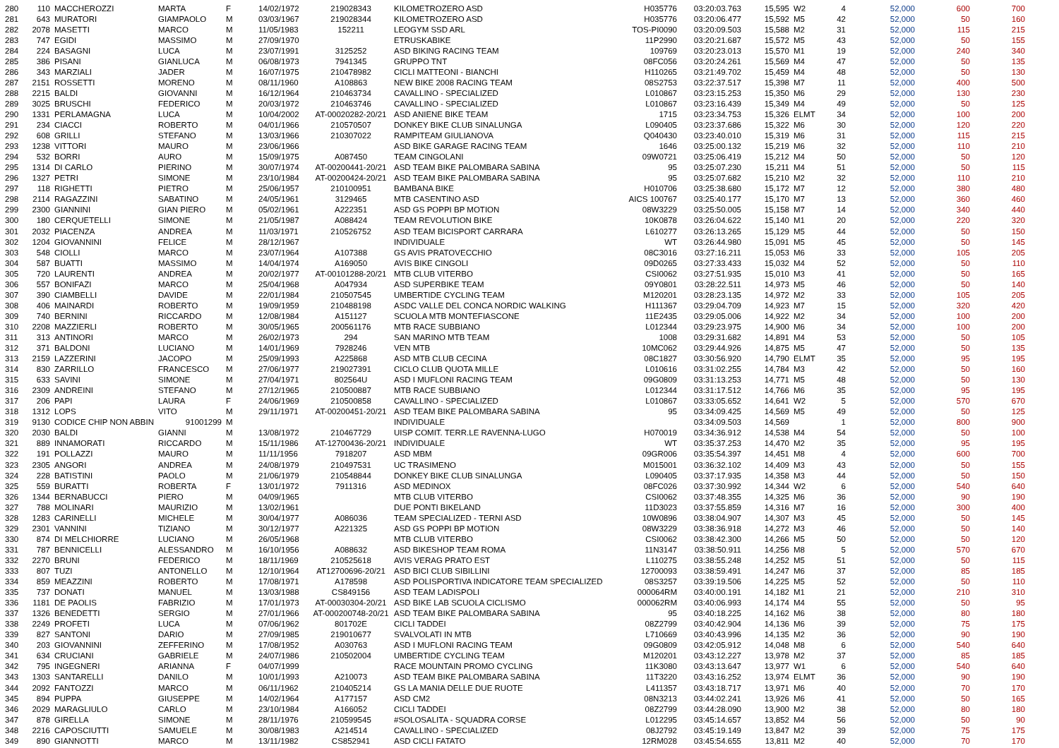| 280 | 110 | MACCHEROZZI | MARTA | F | 14/02/1972 | 219028343 | KILOMETROZERO ASD | H035776 | 03:20:03.763 | 15,595 | W2 | 4 | 52,000 | 600 | 700 |
| 281 | 643 | MURATORI | GIAMPAOLO | M | 03/03/1967 | 219028344 | KILOMETROZERO ASD | H035776 | 03:20:06.477 | 15,592 | M5 | 42 | 52,000 | 50 | 160 |
| 282 | 2078 | MASETTI | MARCO | M | 11/05/1983 | 152211 | LEOGYM SSD ARL | TOS-PI0090 | 03:20:09.503 | 15,588 | M2 | 31 | 52,000 | 115 | 215 |
| 283 | 747 | EGIDI | MASSIMO | M | 27/09/1970 | | ETRUSKABIKE | 11P2990 | 03:20:21.687 | 15,572 | M5 | 43 | 52,000 | 50 | 155 |
| 284 | 224 | BASAGNI | LUCA | M | 23/07/1991 | 3125252 | ASD BIKING RACING TEAM | 109769 | 03:20:23.013 | 15,570 | M1 | 19 | 52,000 | 240 | 340 |
| 285 | 386 | PISANI | GIANLUCA | M | 06/08/1973 | 7941345 | GRUPPO TNT | 08FC056 | 03:20:24.261 | 15,569 | M4 | 47 | 52,000 | 50 | 135 |
| 286 | 343 | MARZIALI | JADER | M | 16/07/1975 | 210478982 | CICLI MATTEONI - BIANCHI | H110265 | 03:21:49.702 | 15,459 | M4 | 48 | 52,000 | 50 | 130 |
| 287 | 2151 | ROSSETTI | MORENO | M | 08/11/1960 | A108863 | NEW BIKE 2008 RACING TEAM | 08S2753 | 03:22:37.517 | 15,398 | M7 | 11 | 52,000 | 400 | 500 |
| 288 | 2215 | BALDI | GIOVANNI | M | 16/12/1964 | 210463734 | CAVALLINO - SPECIALIZED | L010867 | 03:23:15.253 | 15,350 | M6 | 29 | 52,000 | 130 | 230 |
| 289 | 3025 | BRUSCHI | FEDERICO | M | 20/03/1972 | 210463746 | CAVALLINO - SPECIALIZED | L010867 | 03:23:16.439 | 15,349 | M4 | 49 | 52,000 | 50 | 125 |
| 290 | 1331 | PERLAMAGNA | LUCA | M | 10/04/2002 | AT-00020282-20/21 | ASD ANIENE BIKE TEAM | 1715 | 03:23:34.753 | 15,326 | ELMT | 34 | 52,000 | 100 | 200 |
| 291 | 234 | CIACCI | ROBERTO | M | 04/01/1966 | 210570507 | DONKEY BIKE CLUB SINALUNGA | L090405 | 03:23:37.686 | 15,322 | M6 | 30 | 52,000 | 120 | 220 |
| 292 | 608 | GRILLI | STEFANO | M | 13/03/1966 | 210307022 | RAMPITEAM GIULIANOVA | Q040430 | 03:23:40.010 | 15,319 | M6 | 31 | 52,000 | 115 | 215 |
| 293 | 1238 | VITTORI | MAURO | M | 23/06/1966 | | ASD BIKE GARAGE RACING TEAM | 1646 | 03:25:00.132 | 15,219 | M6 | 32 | 52,000 | 110 | 210 |
| 294 | 532 | BORRI | AURO | M | 15/09/1975 | A087450 | TEAM CINGOLANI | 09W0721 | 03:25:06.419 | 15,212 | M4 | 50 | 52,000 | 50 | 120 |
| 295 | 1314 | DI CARLO | PIERINO | M | 30/07/1974 | AT-00200441-20/21 | ASD TEAM BIKE PALOMBARA SABINA | 95 | 03:25:07.230 | 15,211 | M4 | 51 | 52,000 | 50 | 115 |
| 296 | 1327 | PETRI | SIMONE | M | 23/10/1984 | AT-00200424-20/21 | ASD TEAM BIKE PALOMBARA SABINA | 95 | 03:25:07.682 | 15,210 | M2 | 32 | 52,000 | 110 | 210 |
| 297 | 118 | RIGHETTI | PIETRO | M | 25/06/1957 | 210100951 | BAMBANA BIKE | H010706 | 03:25:38.680 | 15,172 | M7 | 12 | 52,000 | 380 | 480 |
| 298 | 2114 | RAGAZZINI | SABATINO | M | 24/05/1961 | 3129465 | MTB CASENTINO ASD | AICS 100767 | 03:25:40.177 | 15,170 | M7 | 13 | 52,000 | 360 | 460 |
| 299 | 2300 | GIANNINI | GIAN PIERO | M | 05/02/1961 | A222351 | ASD GS POPPI BP MOTION | 08W3229 | 03:25:50.005 | 15,158 | M7 | 14 | 52,000 | 340 | 440 |
| 300 | 180 | CERQUETELLI | SIMONE | M | 21/05/1987 | A088424 | TEAM REVOLUTION BIKE | 10K0878 | 03:26:04.622 | 15,140 | M1 | 20 | 52,000 | 220 | 320 |
| 301 | 2032 | PIACENZA | ANDREA | M | 11/03/1971 | 210526752 | ASD TEAM BICISPORT CARRARA | L610277 | 03:26:13.265 | 15,129 | M5 | 44 | 52,000 | 50 | 150 |
| 302 | 1204 | GIOVANNINI | FELICE | M | 28/12/1967 | | INDIVIDUALE | WT | 03:26:44.980 | 15,091 | M5 | 45 | 52,000 | 50 | 145 |
| 303 | 548 | CIOLLI | MARCO | M | 23/07/1964 | A107388 | GS AVIS PRATOVECCHIO | 08C3016 | 03:27:16.211 | 15,053 | M6 | 33 | 52,000 | 105 | 205 |
| 304 | 587 | BUATTI | MASSIMO | M | 14/04/1974 | A169050 | AVIS BIKE CINGOLI | 09D0265 | 03:27:33.433 | 15,032 | M4 | 52 | 52,000 | 50 | 110 |
| 305 | 720 | LAURENTI | ANDREA | M | 20/02/1977 | AT-00101288-20/21 | MTB CLUB VITERBO | CSI0062 | 03:27:51.935 | 15,010 | M3 | 41 | 52,000 | 50 | 165 |
| 306 | 557 | BONIFAZI | MARCO | M | 25/04/1968 | A047934 | ASD SUPERBIKE TEAM | 09Y0801 | 03:28:22.511 | 14,973 | M5 | 46 | 52,000 | 50 | 140 |
| 307 | 390 | CIAMBELLI | DAVIDE | M | 22/01/1984 | 210507545 | UMBERTIDE CYCLING TEAM | M120201 | 03:28:23.135 | 14,972 | M2 | 33 | 52,000 | 105 | 205 |
| 308 | 406 | MAINARDI | ROBERTO | M | 19/09/1959 | 210488198 | ASDC VALLE DEL CONCA NORDIC WALKING | H111367 | 03:29:04.709 | 14,923 | M7 | 15 | 52,000 | 320 | 420 |
| 309 | 740 | BERNINI | RICCARDO | M | 12/08/1984 | A151127 | SCUOLA MTB MONTEFIASCONE | 11E2435 | 03:29:05.006 | 14,922 | M2 | 34 | 52,000 | 100 | 200 |
| 310 | 2208 | MAZZIERLI | ROBERTO | M | 30/05/1965 | 200561176 | MTB RACE SUBBIANO | L012344 | 03:29:23.975 | 14,900 | M6 | 34 | 52,000 | 100 | 200 |
| 311 | 313 | ANTINORI | MARCO | M | 26/02/1973 | 294 | SAN MARINO MTB TEAM | 1008 | 03:29:31.682 | 14,891 | M4 | 53 | 52,000 | 50 | 105 |
| 312 | 371 | BALDONI | LUCIANO | M | 14/01/1969 | 7928246 | VEN MTB | 10MC062 | 03:29:44.926 | 14,875 | M5 | 47 | 52,000 | 50 | 135 |
| 313 | 2159 | LAZZERINI | JACOPO | M | 25/09/1993 | A225868 | ASD MTB CLUB CECINA | 08C1827 | 03:30:56.920 | 14,790 | ELMT | 35 | 52,000 | 95 | 195 |
| 314 | 830 | ZARRILLO | FRANCESCO | M | 27/06/1977 | 219027391 | CICLO CLUB QUOTA MILLE | L010616 | 03:31:02.255 | 14,784 | M3 | 42 | 52,000 | 50 | 160 |
| 315 | 633 | SAVINI | SIMONE | M | 27/04/1971 | 802564U | ASD I MUFLONI RACING TEAM | 09G0809 | 03:31:13.253 | 14,771 | M5 | 48 | 52,000 | 50 | 130 |
| 316 | 2309 | ANDREINI | STEFANO | M | 27/12/1965 | 210500887 | MTB RACE SUBBIANO | L012344 | 03:31:17.512 | 14,766 | M6 | 35 | 52,000 | 95 | 195 |
| 317 | 206 | PAPI | LAURA | F | 24/06/1969 | 210500858 | CAVALLINO - SPECIALIZED | L010867 | 03:33:05.652 | 14,641 | W2 | 5 | 52,000 | 570 | 670 |
| 318 | 1312 | LOPS | VITO | M | 29/11/1971 | AT-00200451-20/21 | ASD TEAM BIKE PALOMBARA SABINA | 95 | 03:34:09.425 | 14,569 | M5 | 49 | 52,000 | 50 | 125 |
| 319 | 9130 | CODICE CHIP NON ABBIN | 91001299 | M | | | INDIVIDUALE | | 03:34:09.503 | 14,569 | | 1 | 52,000 | 800 | 900 |
| 320 | 2030 | BALDI | GIANNI | M | 13/08/1972 | 210467729 | UISP COMIT. TERR.LE RAVENNA-LUGO | H070019 | 03:34:36.912 | 14,538 | M4 | 54 | 52,000 | 50 | 100 |
| 321 | 889 | INNAMORATI | RICCARDO | M | 15/11/1986 | AT-12700436-20/21 | INDIVIDUALE | WT | 03:35:37.253 | 14,470 | M2 | 35 | 52,000 | 95 | 195 |
| 322 | 191 | POLLAZZI | MAURO | M | 11/11/1956 | 7918207 | ASD MBM | 09GR006 | 03:35:54.397 | 14,451 | M8 | 4 | 52,000 | 600 | 700 |
| 323 | 2305 | ANGORI | ANDREA | M | 24/08/1979 | 210497531 | UC TRASIMENO | M015001 | 03:36:32.102 | 14,409 | M3 | 43 | 52,000 | 50 | 155 |
| 324 | 228 | BATISTINI | PAOLO | M | 21/06/1979 | 210548844 | DONKEY BIKE CLUB SINALUNGA | L090405 | 03:37:17.935 | 14,358 | M3 | 44 | 52,000 | 50 | 150 |
| 325 | 559 | BURATTI | ROBERTA | F | 13/01/1972 | 7911316 | ASD MEDINOX | 08FC026 | 03:37:30.992 | 14,344 | W2 | 6 | 52,000 | 540 | 640 |
| 326 | 1344 | BERNABUCCI | PIERO | M | 04/09/1965 | | MTB CLUB VITERBO | CSI0062 | 03:37:48.355 | 14,325 | M6 | 36 | 52,000 | 90 | 190 |
| 327 | 788 | MOLINARI | MAURIZIO | M | 13/02/1961 | | DUE PONTI BIKELAND | 11D3023 | 03:37:55.859 | 14,316 | M7 | 16 | 52,000 | 300 | 400 |
| 328 | 1283 | CARINELLI | MICHELE | M | 30/04/1977 | A086036 | TEAM SPECIALIZED - TERNI ASD | 10W0896 | 03:38:04.907 | 14,307 | M3 | 45 | 52,000 | 50 | 145 |
| 329 | 2301 | VANNINI | TIZIANO | M | 30/12/1977 | A221325 | ASD GS POPPI BP MOTION | 08W3229 | 03:38:36.918 | 14,272 | M3 | 46 | 52,000 | 50 | 140 |
| 330 | 874 | DI MELCHIORRE | LUCIANO | M | 26/05/1968 | | MTB CLUB VITERBO | CSI0062 | 03:38:42.300 | 14,266 | M5 | 50 | 52,000 | 50 | 120 |
| 331 | 787 | BENNICELLI | ALESSANDRO | M | 16/10/1956 | A088632 | ASD BIKESHOP TEAM ROMA | 11N3147 | 03:38:50.911 | 14,256 | M8 | 5 | 52,000 | 570 | 670 |
| 332 | 2270 | BRUNI | FEDERICO | M | 18/11/1969 | 210525618 | AVIS VERAG PRATO EST | L110275 | 03:38:55.248 | 14,252 | M5 | 51 | 52,000 | 50 | 115 |
| 333 | 807 | TUZI | ANTONELLO | M | 12/10/1964 | AT12700696-20/21 | ASD BICI CLUB SIBILLINI | 12700093 | 03:38:59.491 | 14,247 | M6 | 37 | 52,000 | 85 | 185 |
| 334 | 859 | MEAZZINI | ROBERTO | M | 17/08/1971 | A178598 | ASD POLISPORTIVA INDICATORE TEAM SPECIALIZED | 08S3257 | 03:39:19.506 | 14,225 | M5 | 52 | 52,000 | 50 | 110 |
| 335 | 737 | DONATI | MANUEL | M | 13/03/1988 | CS849156 | ASD TEAM LADISPOLI | 000064RM | 03:40:00.191 | 14,182 | M1 | 21 | 52,000 | 210 | 310 |
| 336 | 1181 | DE PAOLIS | FABRIZIO | M | 17/01/1973 | AT-00030304-20/21 | ASD BIKE LAB SCUOLA CICLISMO | 000062RM | 03:40:06.993 | 14,174 | M4 | 55 | 52,000 | 50 | 95 |
| 337 | 1326 | BENEDETTI | SERGIO | M | 27/01/1966 | AT-000200748-20/21 | ASD TEAM BIKE PALOMBARA SABINA | 95 | 03:40:18.225 | 14,162 | M6 | 38 | 52,000 | 80 | 180 |
| 338 | 2249 | PROFETI | LUCA | M | 07/06/1962 | 801702E | CICLI TADDEI | 08Z2799 | 03:40:42.904 | 14,136 | M6 | 39 | 52,000 | 75 | 175 |
| 339 | 827 | SANTONI | DARIO | M | 27/09/1985 | 219010677 | SVALVOLATI IN MTB | L710669 | 03:40:43.996 | 14,135 | M2 | 36 | 52,000 | 90 | 190 |
| 340 | 203 | GIOVANNINI | ZEFFERINO | M | 17/08/1952 | A030763 | ASD I MUFLONI RACING TEAM | 09G0809 | 03:42:05.912 | 14,048 | M8 | 6 | 52,000 | 540 | 640 |
| 341 | 634 | CRUCIANI | GABRIELE | M | 24/07/1986 | 210502004 | UMBERTIDE CYCLING TEAM | M120201 | 03:43:12.227 | 13,978 | M2 | 37 | 52,000 | 85 | 185 |
| 342 | 795 | INGEGNERI | ARIANNA | F | 04/07/1999 | | RACE MOUNTAIN PROMO CYCLING | 11K3080 | 03:43:13.647 | 13,977 | W1 | 6 | 52,000 | 540 | 640 |
| 343 | 1303 | SANTARELLI | DANILO | M | 10/01/1993 | A210073 | ASD TEAM BIKE PALOMBARA SABINA | 11T3220 | 03:43:16.252 | 13,974 | ELMT | 36 | 52,000 | 90 | 190 |
| 344 | 2092 | FANTOZZI | MARCO | M | 06/11/1962 | 210405214 | GS LA MANIA DELLE DUE RUOTE | L411357 | 03:43:18.717 | 13,971 | M6 | 40 | 52,000 | 70 | 170 |
| 345 | 894 | PUPPA | GIUSEPPE | M | 14/02/1964 | A177157 | ASD CM2 | 08N3213 | 03:44:02.241 | 13,926 | M6 | 41 | 52,000 | 50 | 165 |
| 346 | 2029 | MARAGLIULO | CARLO | M | 23/10/1984 | A166052 | CICLI TADDEI | 08Z2799 | 03:44:28.090 | 13,900 | M2 | 38 | 52,000 | 80 | 180 |
| 347 | 878 | GIRELLA | SIMONE | M | 28/11/1976 | 210599545 | #SOLOSALITA - SQUADRA CORSE | L012295 | 03:45:14.657 | 13,852 | M4 | 56 | 52,000 | 50 | 90 |
| 348 | 2216 | CAPOSCIUTTI | SAMUELE | M | 30/08/1983 | A214514 | CAVALLINO - SPECIALIZED | 08J2792 | 03:45:19.149 | 13,847 | M2 | 39 | 52,000 | 75 | 175 |
| 349 | 890 | GIANNOTTI | MARCO | M | 13/11/1982 | CS852941 | ASD CICLI FATATO | 12RM028 | 03:45:54.655 | 13,811 | M2 | 40 | 52,000 | 70 | 170 |